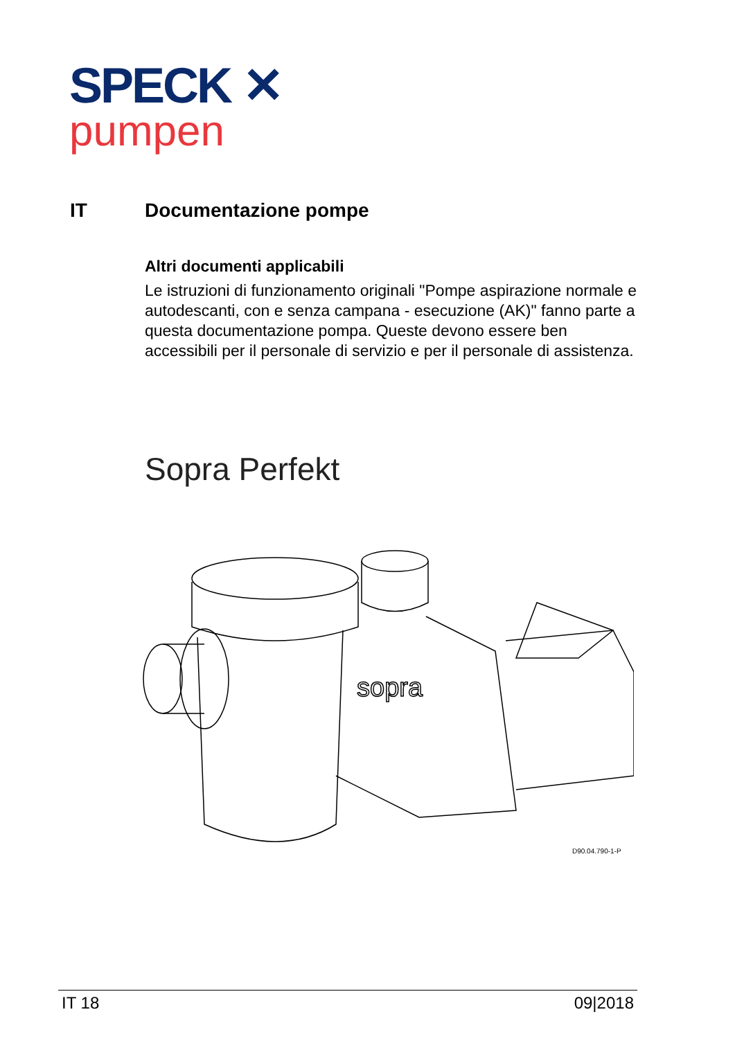SPECK ✕
pumpen
IT Documentazione pompe
Altri documenti applicabili
Le istruzioni di funzionamento originali "Pompe aspirazione normale e autodescanti, con e senza campana - esecuzione (AK)" fanno parte a questa documentazione pompa. Queste devono essere ben accessibili per il personale di servizio e per il personale di assistenza.
Sopra Perfekt
sopra
D90.04.790-1-P
IT 18 09|2018